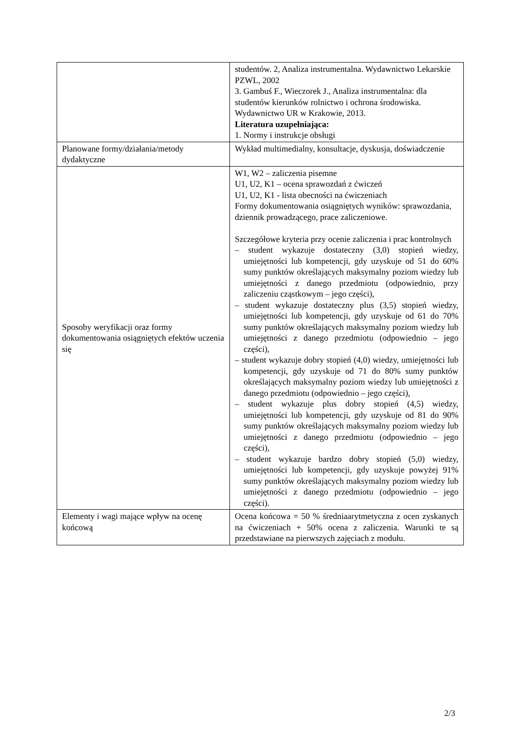| | studentów. 2, Analiza instrumentalna. Wydawnictwo Lekarskie PZWL, 2002 3. Gambuś F., Wieczorek J., Analiza instrumentalna: dla studentów kierunków rolnictwo i ochrona środowiska. Wydawnictwo UR w Krakowie, 2013. Literatura uzupełniająca: 1. Normy i instrukcje obsługi |
| Planowane formy/działania/metody dydaktyczne | Wykład multimedialny, konsultacje, dyskusja, doświadczenie |
| Sposoby weryfikacji oraz formy dokumentowania osiągniętych efektów uczenia się | W1, W2 – zaliczenia pisemne U1, U2, K1 – ocena sprawozdań z ćwiczeń U1, U2, K1 - lista obecności na ćwiczeniach Formy dokumentowania osiągniętych wyników: sprawozdania, dziennik prowadzącego, prace zaliczeniowe. Szczegółowe kryteria przy ocenie zaliczenia i prac kontrolnych – student wykazuje dostateczny (3,0) stopień wiedzy, umiejętności lub kompetencji, gdy uzyskuje od 51 do 60% sumy punktów określających maksymalny poziom wiedzy lub umiejętności z danego przedmiotu (odpowiednio, przy zaliczeniu cząstkowym – jego części), – student wykazuje dostateczny plus (3,5) stopień wiedzy, umiejętności lub kompetencji, gdy uzyskuje od 61 do 70% sumy punktów określających maksymalny poziom wiedzy lub umiejętności z danego przedmiotu (odpowiednio – jego części), – student wykazuje dobry stopień (4,0) wiedzy, umiejętności lub kompetencji, gdy uzyskuje od 71 do 80% sumy punktów określających maksymalny poziom wiedzy lub umiejętności z danego przedmiotu (odpowiednio – jego części), – student wykazuje plus dobry stopień (4,5) wiedzy, umiejętności lub kompetencji, gdy uzyskuje od 81 do 90% sumy punktów określających maksymalny poziom wiedzy lub umiejętności z danego przedmiotu (odpowiednio – jego części), – student wykazuje bardzo dobry stopień (5,0) wiedzy, umiejętności lub kompetencji, gdy uzyskuje powyżej 91% sumy punktów określających maksymalny poziom wiedzy lub umiejętności z danego przedmiotu (odpowiednio – jego części). |
| Elementy i wagi mające wpływ na ocenę końcową | Ocena końcowa = 50 % średniaarytmetyczna z ocen zyskanych na ćwiczeniach + 50% ocena z zaliczenia. Warunki te są przedstawiane na pierwszych zajęciach z modułu. |
2/3